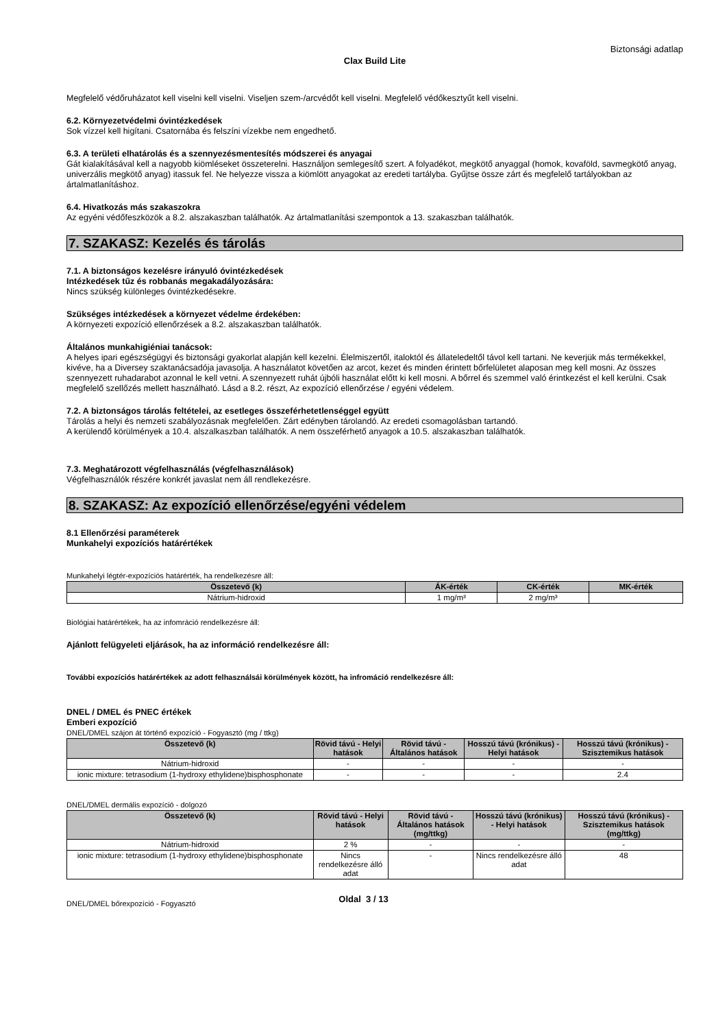Biztonsági adatlap
Clax Build Lite
Megfelelő védőruházatot kell viselni kell viselni. Viseljen szem-/arcvédőt kell viselni. Megfelelő védőkesztyűt kell viselni.
6.2. Környezetvédelmi óvintézkedések
Sok vízzel kell higítani. Csatornába és felszíni vízekbe nem engedhető.
6.3. A területi elhatárolás és a szennyezésmentesítés módszerei és anyagai
Gát kialakításával kell a nagyobb kiömléseket összeterelni. Használjon semlegesítő szert. A folyadékot, megkötő anyaggal (homok, kovaföld, savmegkötő anyag, univerzális megkötő anyag) itassuk fel. Ne helyezze vissza a kiömlött anyagokat az eredeti tartályba. Gyűjtse össze zárt és megfelelő tartályokban az ártalmatlanításhoz.
6.4. Hivatkozás más szakaszokra
Az egyéni védőfeszközök a 8.2. alszakaszban találhatók. Az ártalmatlanítási szempontok a 13. szakaszban találhatók.
7. SZAKASZ: Kezelés és tárolás
7.1. A biztonságos kezelésre irányuló óvintézkedések
Intézkedések tűz és robbanás megakadályozására:
Nincs szükség különleges óvintézkedésekre.
Szükséges intézkedések a környezet védelme érdekében:
A környezeti expozíció ellenőrzések a 8.2. alszakaszban találhatók.
Általános munkahigiéniai tanácsok:
A helyes ipari egészségügyi és biztonsági gyakorlat alapján kell kezelni. Élelmiszertől, italoktól és állateledeltől távol kell tartani. Ne keverjük más termékekkel, kivéve, ha a Diversey szaktanácsadója javasolja. A használatot követően az arcot, kezet és minden érintett bőrfelületet alaposan meg kell mosni. Az összes szennyezett ruhadarabot azonnal le kell vetni. A szennyezett ruhát újbóli használat előtt ki kell mosni. A bőrrel és szemmel való érintkezést el kell kerülni. Csak megfelelő szellőzés mellett használható. Lásd a 8.2. részt, Az expozíció ellenőrzése / egyéni védelem.
7.2. A biztonságos tárolás feltételei, az esetleges összeférhetetlenséggel együtt
Tárolás a helyi és nemzeti szabályozásnak megfelelően. Zárt edényben tárolandó. Az eredeti csomagolásban tartandó.
A kerülendő körülmények a 10.4. alszalkaszban találhatók. A nem összeférhető anyagok a 10.5. alszakaszban találhatók.
7.3. Meghatározott végfelhasználás (végfelhasználások)
Végfelhasználók részére konkrét javaslat nem áll rendlekezésre.
8. SZAKASZ: Az expozíció ellenőrzése/egyéni védelem
8.1 Ellenőrzési paraméterek
Munkahelyi expozíciós határértékek
Munkahelyi légtér-expozíciós határérték, ha rendelkezésre áll:
| Összetevő (k) | ÁK-érték | CK-érték | MK-érték |
| --- | --- | --- | --- |
| Nátrium-hidroxid | 1 mg/m³ | 2 mg/m³ | |
Biológiai határértékek, ha az infomráció rendelkezésre áll:
Ajánlott felügyeleti eljárások, ha az információ rendelkezésre áll:
További expozíciós határértékek az adott felhasználsái körülmények között, ha infromáció rendelkezésre áll:
DNEL / DMEL és PNEC értékek
Emberi expozíció
DNEL/DMEL szájon át történő expozíció - Fogyasztó (mg / ttkg)
| Összetevő (k) | Rövid távú - Helyi hatások | Rövid távú - Általános hatások | Hosszú távú (krónikus) - Helyi hatások | Hosszú távú (krónikus) - Szisztemikus hatások |
| --- | --- | --- | --- | --- |
| Nátrium-hidroxid | - | - | - | - |
| ionic mixture: tetrasodium (1-hydroxy ethylidene)bisphosphonate | - | - | - | 2.4 |
DNEL/DMEL dermális expozíció - dolgozó
| Összetevő (k) | Rövid távú - Helyi hatások | Rövid távú - Általános hatások (mg/ttkg) | Hosszú távú (krónikus) - Helyi hatások | Hosszú távú (krónikus) - Szisztemikus hatások (mg/ttkg) |
| --- | --- | --- | --- | --- |
| Nátrium-hidroxid | 2 % | - | - | - |
| ionic mixture: tetrasodium (1-hydroxy ethylidene)bisphosphonate | Nincs rendelkezésre álló adat | - | Nincs rendelkezésre álló adat | 48 |
DNEL/DMEL bőrexpozíció - Fogyasztó
Oldal 3 / 13